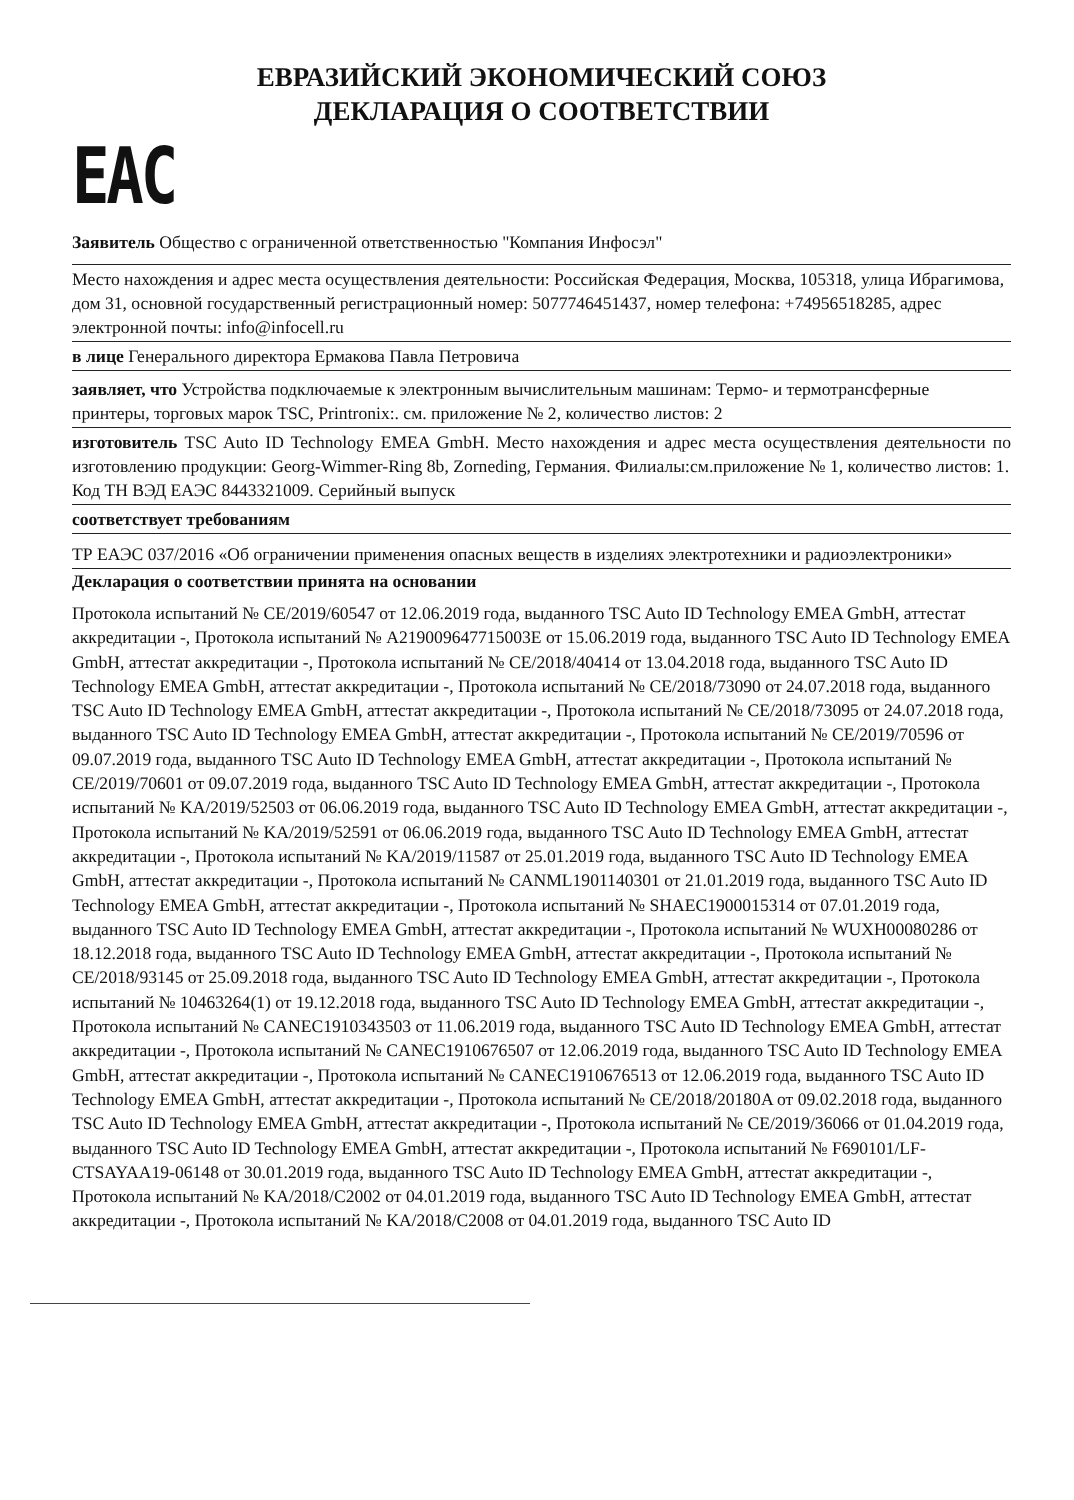ЕВРАЗИЙСКИЙ ЭКОНОМИЧЕСКИЙ СОЮЗ
ДЕКЛАРАЦИЯ О СООТВЕТСТВИИ
ЕАС
Заявитель Общество с ограниченной ответственностью "Компания Инфосэл"
Место нахождения и адрес места осуществления деятельности: Российская Федерация, Москва, 105318, улица Ибрагимова, дом 31, основной государственный регистрационный номер: 5077746451437, номер телефона: +74956518285, адрес электронной почты: info@infocell.ru
в лице Генерального директора Ермакова Павла Петровича
заявляет, что Устройства подключаемые к электронным вычислительным машинам: Термо- и термотрансферные принтеры, торговых марок TSC, Printronix:. см. приложение № 2, количество листов: 2
изготовитель TSC Auto ID Technology EMEA GmbH. Место нахождения и адрес места осуществления деятельности по изготовлению продукции: Georg-Wimmer-Ring 8b, Zorneding, Германия. Филиалы:см.приложение № 1, количество листов: 1.
Код ТН ВЭД ЕАЭС 8443321009. Серийный выпуск
соответствует требованиям
ТР ЕАЭС 037/2016 «Об ограничении применения опасных веществ в изделиях электротехники и радиоэлектроники»
Декларация о соответствии принята на основании
Протокола испытаний № CE/2019/60547 от 12.06.2019 года, выданного TSC Auto ID Technology EMEA GmbH, аттестат аккредитации -, Протокола испытаний № A219009647715003E от 15.06.2019 года, выданного TSC Auto ID Technology EMEA GmbH, аттестат аккредитации -, Протокола испытаний № CE/2018/40414 от 13.04.2018 года, выданного TSC Auto ID Technology EMEA GmbH, аттестат аккредитации -, Протокола испытаний № CE/2018/73090 от 24.07.2018 года, выданного TSC Auto ID Technology EMEA GmbH, аттестат аккредитации -, Протокола испытаний № CE/2018/73095 от 24.07.2018 года, выданного TSC Auto ID Technology EMEA GmbH, аттестат аккредитации -, Протокола испытаний № CE/2019/70596 от 09.07.2019 года, выданного TSC Auto ID Technology EMEA GmbH, аттестат аккредитации -, Протокола испытаний № CE/2019/70601 от 09.07.2019 года, выданного TSC Auto ID Technology EMEA GmbH, аттестат аккредитации -, Протокола испытаний № KA/2019/52503 от 06.06.2019 года, выданного TSC Auto ID Technology EMEA GmbH, аттестат аккредитации -, Протокола испытаний № KA/2019/52591 от 06.06.2019 года, выданного TSC Auto ID Technology EMEA GmbH, аттестат аккредитации -, Протокола испытаний № KA/2019/11587 от 25.01.2019 года, выданного TSC Auto ID Technology EMEA GmbH, аттестат аккредитации -, Протокола испытаний № CANML1901140301 от 21.01.2019 года, выданного TSC Auto ID Technology EMEA GmbH, аттестат аккредитации -, Протокола испытаний № SHAEC1900015314 от 07.01.2019 года, выданного TSC Auto ID Technology EMEA GmbH, аттестат аккредитации -, Протокола испытаний № WUXH00080286 от 18.12.2018 года, выданного TSC Auto ID Technology EMEA GmbH, аттестат аккредитации -, Протокола испытаний № CE/2018/93145 от 25.09.2018 года, выданного TSC Auto ID Technology EMEA GmbH, аттестат аккредитации -, Протокола испытаний № 10463264(1) от 19.12.2018 года, выданного TSC Auto ID Technology EMEA GmbH, аттестат аккредитации -, Протокола испытаний № CANEC1910343503 от 11.06.2019 года, выданного TSC Auto ID Technology EMEA GmbH, аттестат аккредитации -, Протокола испытаний № CANEC1910676507 от 12.06.2019 года, выданного TSC Auto ID Technology EMEA GmbH, аттестат аккредитации -, Протокола испытаний № CANEC1910676513 от 12.06.2019 года, выданного TSC Auto ID Technology EMEA GmbH, аттестат аккредитации -, Протокола испытаний № CE/2018/20180A от 09.02.2018 года, выданного TSC Auto ID Technology EMEA GmbH, аттестат аккредитации -, Протокола испытаний № CE/2019/36066 от 01.04.2019 года, выданного TSC Auto ID Technology EMEA GmbH, аттестат аккредитации -, Протокола испытаний № F690101/LF-CTSAYAA19-06148 от 30.01.2019 года, выданного TSC Auto ID Technology EMEA GmbH, аттестат аккредитации -, Протокола испытаний № KA/2018/C2002 от 04.01.2019 года, выданного TSC Auto ID Technology EMEA GmbH, аттестат аккредитации -, Протокола испытаний № KA/2018/C2008 от 04.01.2019 года, выданного TSC Auto ID